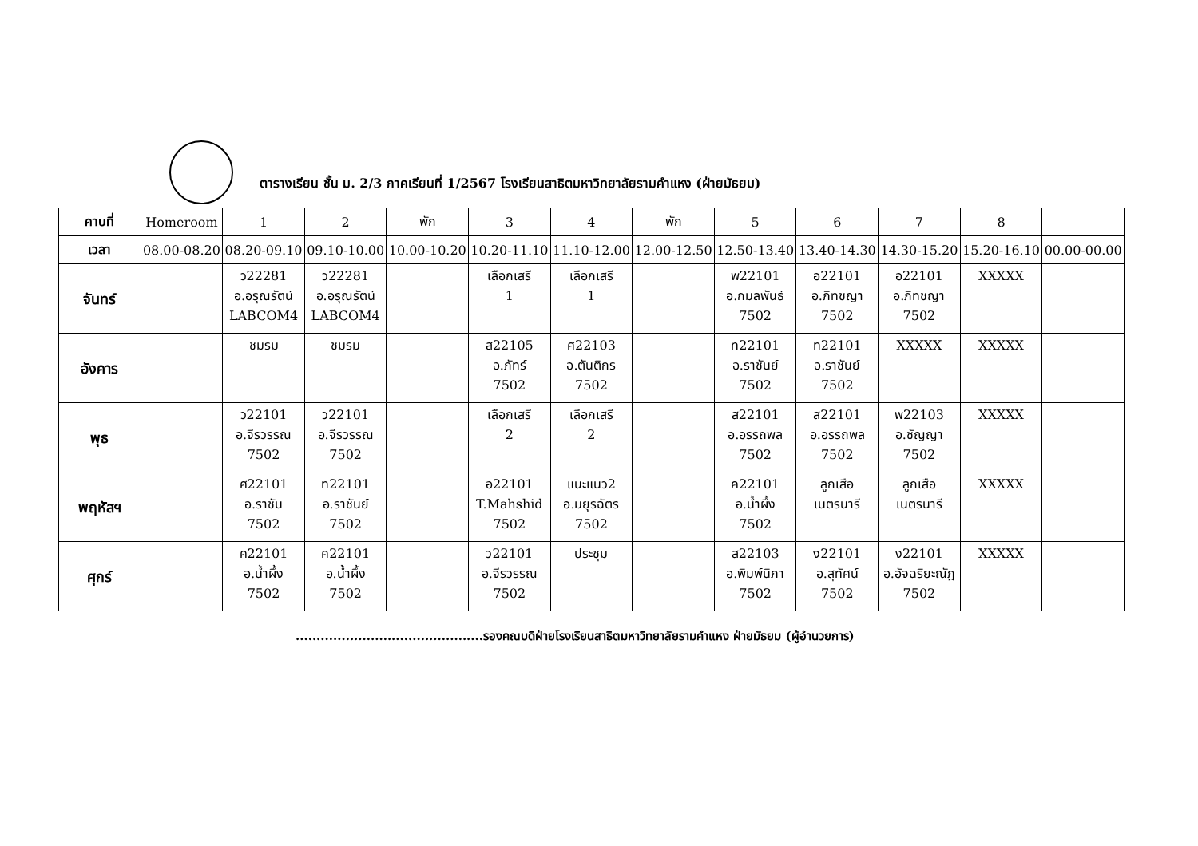ตารางเรียน ชั้น ม. 2/3 ภาคเรียนที่ 1/2567 โรงเรียนสาธิตมหาวิทยาลัยรามคำแหง (ฝ่ายมัธยม)
| คาบที่ | Homeroom | 1 | 2 | พัก | 3 | 4 | พัก | 5 | 6 | 7 | 8 | |
| เวลา | 08.00-08.20 | 08.20-09.10 | 09.10-10.00 | 10.00-10.20 | 10.20-11.10 | 11.10-12.00 | 12.00-12.50 | 12.50-13.40 | 13.40-14.30 | 14.30-15.20 | 15.20-16.10 | 00.00-00.00 |
| จันทร์ | | ว22281 อ.อรุณรัตน์ LABCOM4 | ว22281 อ.อรุณรัตน์ LABCOM4 | | เลือกเสรี 1 | เลือกเสรี 1 | | พ22101 อ.กมลพันธ์ 7502 | อ22101 อ.ภิทชญา 7502 | อ22101 อ.ภิทชญา 7502 | XXXXX | |
| อังคาร | | ชมรม | ชมรม | | ส22105 อ.ภัทร์ 7502 | ศ22103 อ.ตันติกร 7502 | | ท22101 อ.ราชันย์ 7502 | ท22101 อ.ราชันย์ 7502 | XXXXX | XXXXX | |
| พุธ | | ว22101 อ.จีรวรรณ 7502 | ว22101 อ.จีรวรรณ 7502 | | เลือกเสรี 2 | เลือกเสรี 2 | | ส22101 อ.อรรถพล 7502 | ส22101 อ.อรรถพล 7502 | พ22103 อ.ชัญญา 7502 | XXXXX | |
| พฤหัสฯ | | ศ22101 อ.ราชัน 7502 | ท22101 อ.ราชันย์ 7502 | | อ22101 T.Mahshid 7502 | แนะแนว2 อ.มยุรฉัตร 7502 | | ค22101 อ.น้ำผึ้ง 7502 | ลูกเสือ เนตรนารี | ลูกเสือ เนตรนารี | XXXXX | |
| ศุกร์ | | ค22101 อ.น้ำผึ้ง 7502 | ค22101 อ.น้ำผึ้ง 7502 | | ว22101 อ.จีรวรรณ 7502 | ประชุม | | ส22103 อ.พิมพ์นิภา 7502 | ง22101 อ.สุทัศน์ 7502 | ง22101 อ.อัจฉริยะณัฎ 7502 | XXXXX | |
.............................................รองคณบดีฝ่ายโรงเรียนสาธิตมหาวิทยาลัยรามคำแหง ฝ่ายมัธยม (ผู้อำนวยการ)